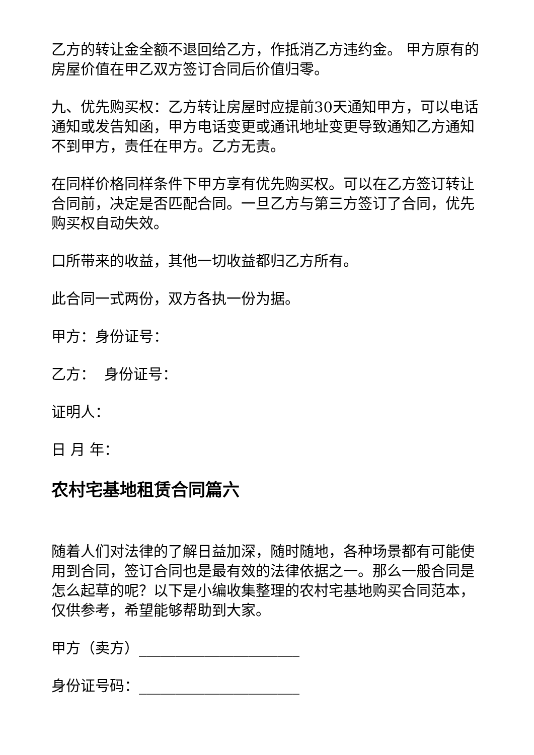乙方的转让金全额不退回给乙方，作抵消乙方违约金。 甲方原有的房屋价值在甲乙双方签订合同后价值归零。
九、优先购买权：乙方转让房屋时应提前30天通知甲方，可以电话通知或发告知函，甲方电话变更或通讯地址变更导致通知乙方通知不到甲方，责任在甲方。乙方无责。
在同样价格同样条件下甲方享有优先购买权。可以在乙方签订转让合同前，决定是否匹配合同。一旦乙方与第三方签订了合同，优先购买权自动失效。
口所带来的收益，其他一切收益都归乙方所有。
此合同一式两份，双方各执一份为据。
甲方：身份证号：
乙方： 身份证号：
证明人：
日 月 年：
农村宅基地租赁合同篇六
随着人们对法律的了解日益加深，随时随地，各种场景都有可能使用到合同，签订合同也是最有效的法律依据之一。那么一般合同是怎么起草的呢？以下是小编收集整理的农村宅基地购买合同范本，仅供参考，希望能够帮助到大家。
甲方（卖方）______________________
身份证号码：______________________